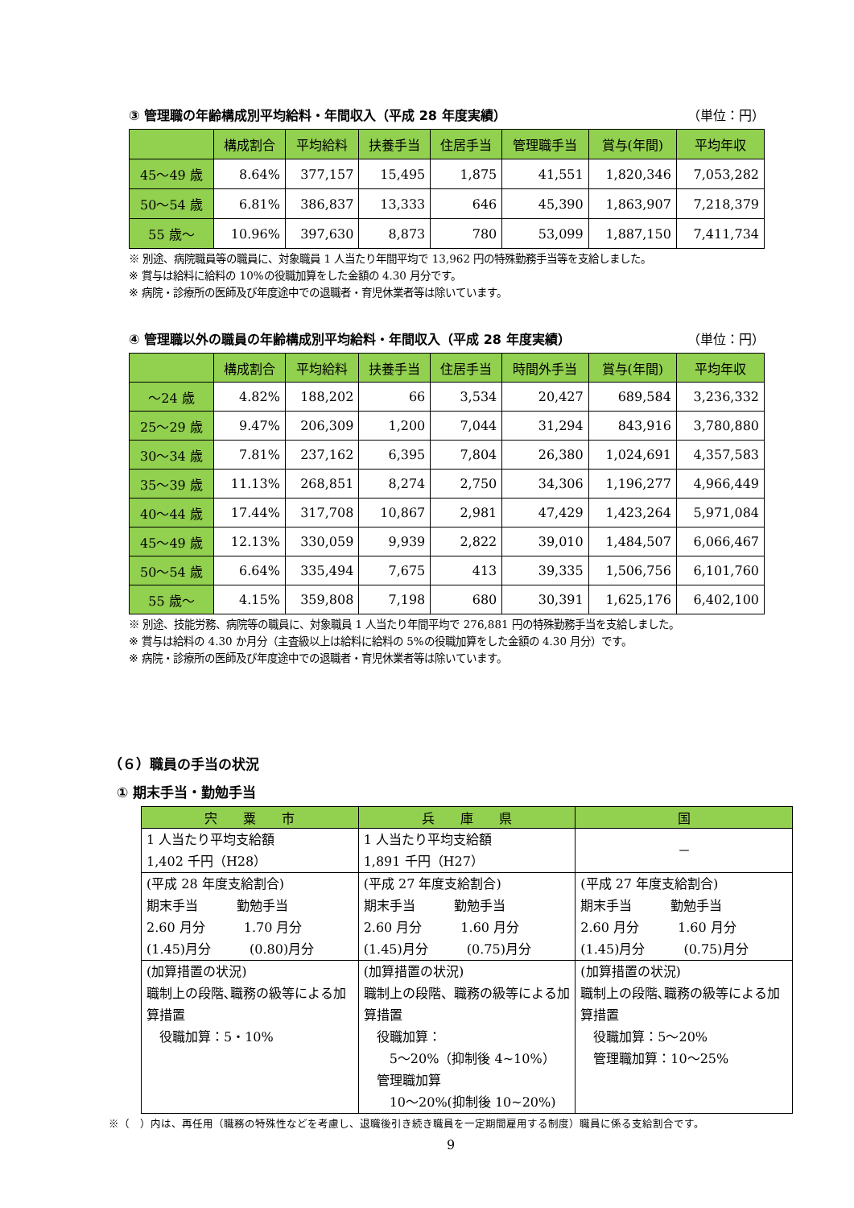③ 管理職の年齢構成別平均給料・年間収入（平成 28 年度実績） （単位：円）
| | 構成割合 | 平均給料 | 扶養手当 | 住居手当 | 管理職手当 | 賞与(年間) | 平均年収 |
| --- | --- | --- | --- | --- | --- | --- | --- |
| 45～49 歳 | 8.64% | 377,157 | 15,495 | 1,875 | 41,551 | 1,820,346 | 7,053,282 |
| 50～54 歳 | 6.81% | 386,837 | 13,333 | 646 | 45,390 | 1,863,907 | 7,218,379 |
| 55 歳～ | 10.96% | 397,630 | 8,873 | 780 | 53,099 | 1,887,150 | 7,411,734 |
※ 別途、病院職員等の職員に、対象職員 1 人当たり年間平均で 13,962 円の特殊勤務手当等を支給しました。
※ 賞与は給料に給料の 10%の役職加算をした金額の 4.30 月分です。
※ 病院・診療所の医師及び年度途中での退職者・育児休業者等は除いています。
④ 管理職以外の職員の年齢構成別平均給料・年間収入（平成 28 年度実績） （単位：円）
| | 構成割合 | 平均給料 | 扶養手当 | 住居手当 | 時間外手当 | 賞与(年間) | 平均年収 |
| --- | --- | --- | --- | --- | --- | --- | --- |
| ～24 歳 | 4.82% | 188,202 | 66 | 3,534 | 20,427 | 689,584 | 3,236,332 |
| 25～29 歳 | 9.47% | 206,309 | 1,200 | 7,044 | 31,294 | 843,916 | 3,780,880 |
| 30～34 歳 | 7.81% | 237,162 | 6,395 | 7,804 | 26,380 | 1,024,691 | 4,357,583 |
| 35～39 歳 | 11.13% | 268,851 | 8,274 | 2,750 | 34,306 | 1,196,277 | 4,966,449 |
| 40～44 歳 | 17.44% | 317,708 | 10,867 | 2,981 | 47,429 | 1,423,264 | 5,971,084 |
| 45～49 歳 | 12.13% | 330,059 | 9,939 | 2,822 | 39,010 | 1,484,507 | 6,066,467 |
| 50～54 歳 | 6.64% | 335,494 | 7,675 | 413 | 39,335 | 1,506,756 | 6,101,760 |
| 55 歳～ | 4.15% | 359,808 | 7,198 | 680 | 30,391 | 1,625,176 | 6,402,100 |
※ 別途、技能労務、病院等の職員に、対象職員 1 人当たり年間平均で 276,881 円の特殊勤務手当を支給しました。
※ 賞与は給料の 4.30 か月分（主査級以上は給料に給料の 5%の役職加算をした金額の 4.30 月分）です。
※ 病院・診療所の医師及び年度途中での退職者・育児休業者等は除いています。
（６）職員の手当の状況
① 期末手当・勤勉手当
| 宍 粟 市 | 兵 庫 県 | 国 |
| --- | --- | --- |
| 1 人当たり平均支給額 1,402 千円（H28） | 1 人当たり平均支給額 1,891 千円（H27） | － |
| (平成 28 年度支給割合) 期末手当 勤勉手当 2.60 月分 1.70 月分 (1.45)月分 (0.80)月分 | (平成 27 年度支給割合) 期末手当 勤勉手当 2.60 月分 1.60 月分 (1.45)月分 (0.75)月分 | (平成 27 年度支給割合) 期末手当 勤勉手当 2.60 月分 1.60 月分 (1.45)月分 (0.75)月分 |
| (加算措置の状況) 職制上の段階､職務の級等による加算措置 役職加算：5・10% | (加算措置の状況) 職制上の段階、職務の級等による加算措置 役職加算： 5～20%（抑制後 4~10%） 管理職加算 10～20%(抑制後 10~20%) | (加算措置の状況) 職制上の段階､職務の級等による加算措置 役職加算：5～20% 管理職加算：10～25% |
※（　）内は、再任用（職務の特殊性などを考慮し、退職後引き続き職員を一定期間雇用する制度）職員に係る支給割合です。
9